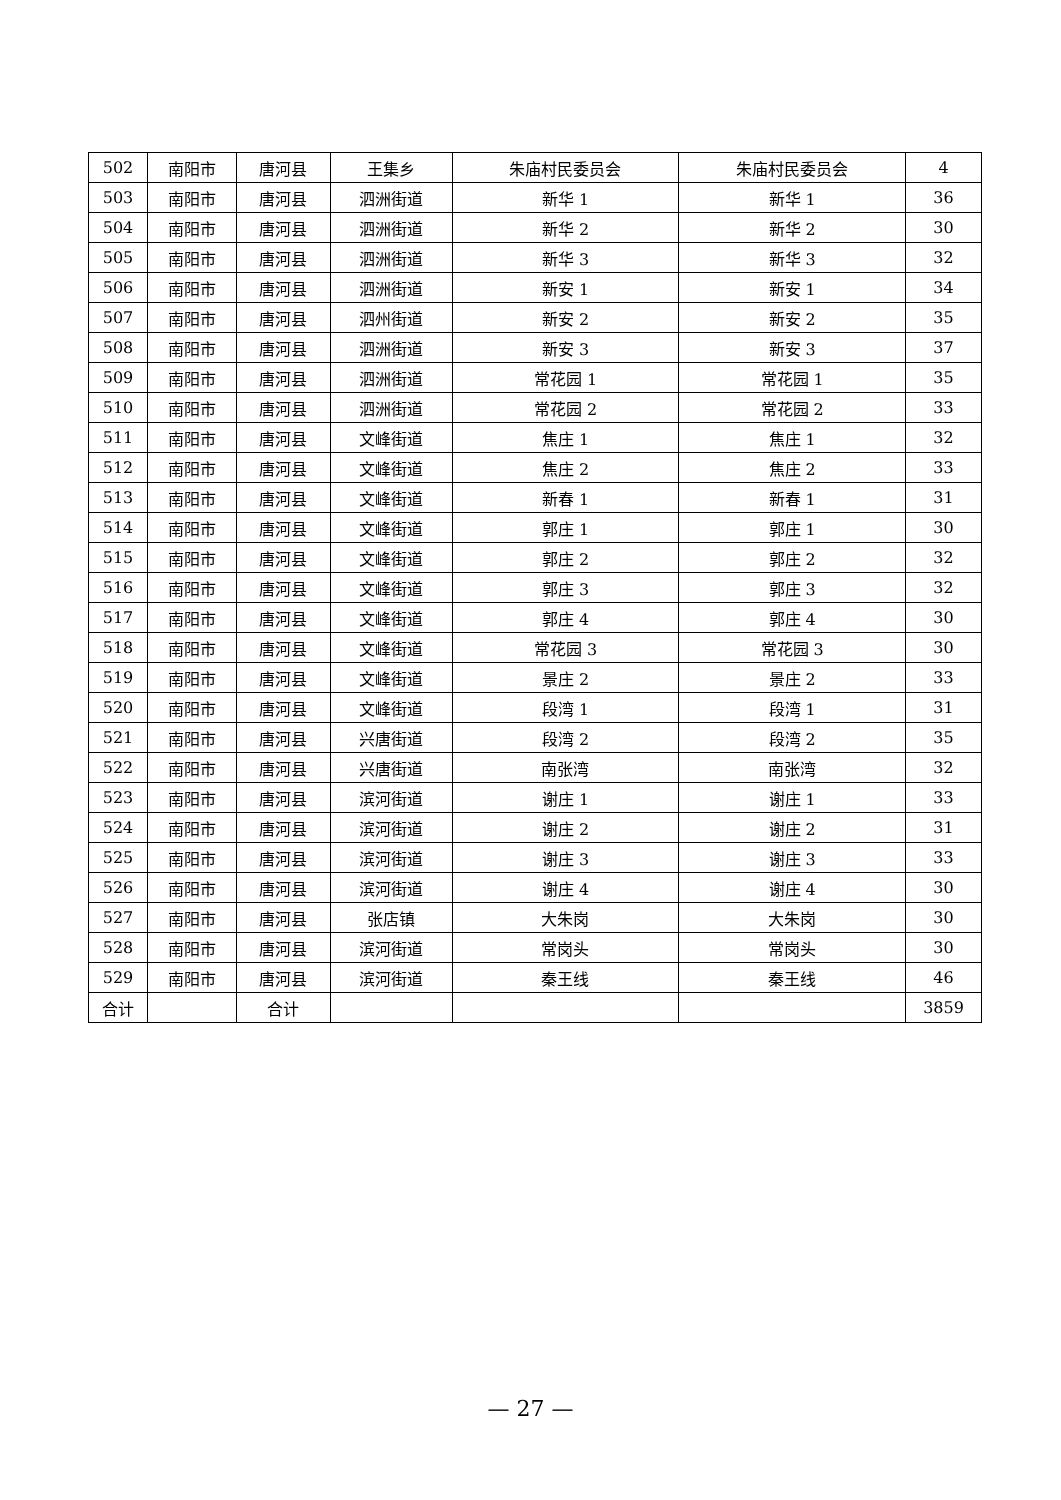| 502 | 南阳市 | 唐河县 | 王集乡 | 朱庙村民委员会 | 朱庙村民委员会 | 4 |
| 503 | 南阳市 | 唐河县 | 泗洲街道 | 新华 1 | 新华 1 | 36 |
| 504 | 南阳市 | 唐河县 | 泗洲街道 | 新华 2 | 新华 2 | 30 |
| 505 | 南阳市 | 唐河县 | 泗洲街道 | 新华 3 | 新华 3 | 32 |
| 506 | 南阳市 | 唐河县 | 泗洲街道 | 新安 1 | 新安 1 | 34 |
| 507 | 南阳市 | 唐河县 | 泗州街道 | 新安 2 | 新安 2 | 35 |
| 508 | 南阳市 | 唐河县 | 泗洲街道 | 新安 3 | 新安 3 | 37 |
| 509 | 南阳市 | 唐河县 | 泗洲街道 | 常花园 1 | 常花园 1 | 35 |
| 510 | 南阳市 | 唐河县 | 泗洲街道 | 常花园 2 | 常花园 2 | 33 |
| 511 | 南阳市 | 唐河县 | 文峰街道 | 焦庄 1 | 焦庄 1 | 32 |
| 512 | 南阳市 | 唐河县 | 文峰街道 | 焦庄 2 | 焦庄 2 | 33 |
| 513 | 南阳市 | 唐河县 | 文峰街道 | 新春 1 | 新春 1 | 31 |
| 514 | 南阳市 | 唐河县 | 文峰街道 | 郭庄 1 | 郭庄 1 | 30 |
| 515 | 南阳市 | 唐河县 | 文峰街道 | 郭庄 2 | 郭庄 2 | 32 |
| 516 | 南阳市 | 唐河县 | 文峰街道 | 郭庄 3 | 郭庄 3 | 32 |
| 517 | 南阳市 | 唐河县 | 文峰街道 | 郭庄 4 | 郭庄 4 | 30 |
| 518 | 南阳市 | 唐河县 | 文峰街道 | 常花园 3 | 常花园 3 | 30 |
| 519 | 南阳市 | 唐河县 | 文峰街道 | 景庄 2 | 景庄 2 | 33 |
| 520 | 南阳市 | 唐河县 | 文峰街道 | 段湾 1 | 段湾 1 | 31 |
| 521 | 南阳市 | 唐河县 | 兴唐街道 | 段湾 2 | 段湾 2 | 35 |
| 522 | 南阳市 | 唐河县 | 兴唐街道 | 南张湾 | 南张湾 | 32 |
| 523 | 南阳市 | 唐河县 | 滨河街道 | 谢庄 1 | 谢庄 1 | 33 |
| 524 | 南阳市 | 唐河县 | 滨河街道 | 谢庄 2 | 谢庄 2 | 31 |
| 525 | 南阳市 | 唐河县 | 滨河街道 | 谢庄 3 | 谢庄 3 | 33 |
| 526 | 南阳市 | 唐河县 | 滨河街道 | 谢庄 4 | 谢庄 4 | 30 |
| 527 | 南阳市 | 唐河县 | 张店镇 | 大朱岗 | 大朱岗 | 30 |
| 528 | 南阳市 | 唐河县 | 滨河街道 | 常岗头 | 常岗头 | 30 |
| 529 | 南阳市 | 唐河县 | 滨河街道 | 秦王线 | 秦王线 | 46 |
| 合计 | | 合计 | | | | 3859 |
— 27 —